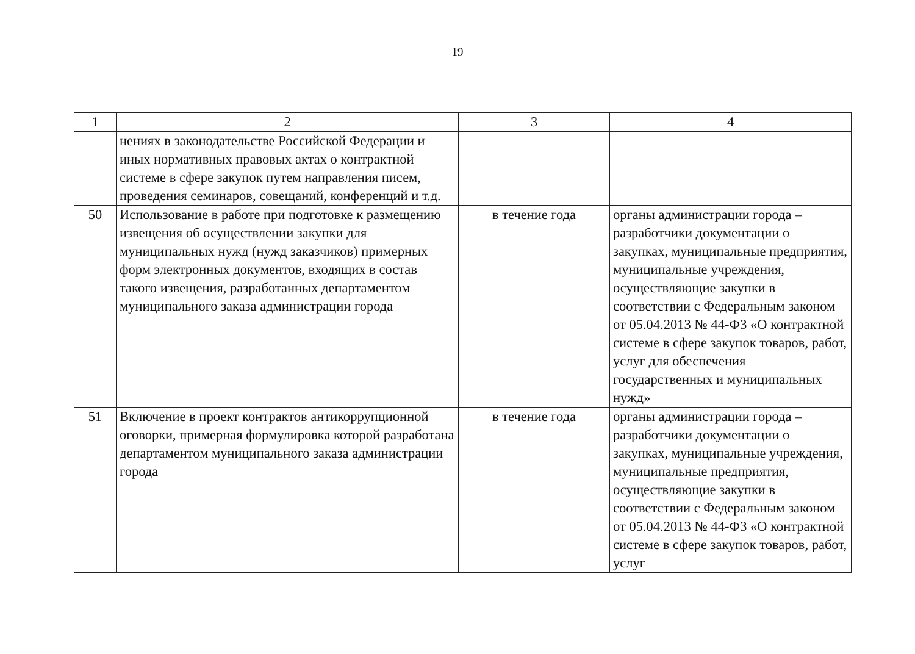19
| 1 | 2 | 3 | 4 |
| --- | --- | --- | --- |
| | нениях в законодательстве Российской Федерации и иных нормативных правовых актах о контрактной системе в сфере закупок путем направления писем, проведения семинаров, совещаний, конференций и т.д. | | |
| 50 | Использование в работе при подготовке к размещению извещения об осуществлении закупки для муниципальных нужд (нужд заказчиков) примерных форм электронных документов, входящих в состав такого извещения, разработанных департаментом муниципального заказа администрации города | в течение года | органы администрации города – разработчики документации о закупках, муниципальные предприятия, муниципальные учреждения, осуществляющие закупки в соответствии с Федеральным законом от 05.04.2013 № 44-ФЗ «О контрактной системе в сфере закупок товаров, работ, услуг для обеспечения государственных и муниципальных нужд» |
| 51 | Включение в проект контрактов антикоррупционной оговорки, примерная формулировка которой разработана департаментом муниципального заказа администрации города | в течение года | органы администрации города – разработчики документации о закупках, муниципальные учреждения, муниципальные предприятия, осуществляющие закупки в соответствии с Федеральным законом от 05.04.2013 № 44-ФЗ «О контрактной системе в сфере закупок товаров, работ, услуг |